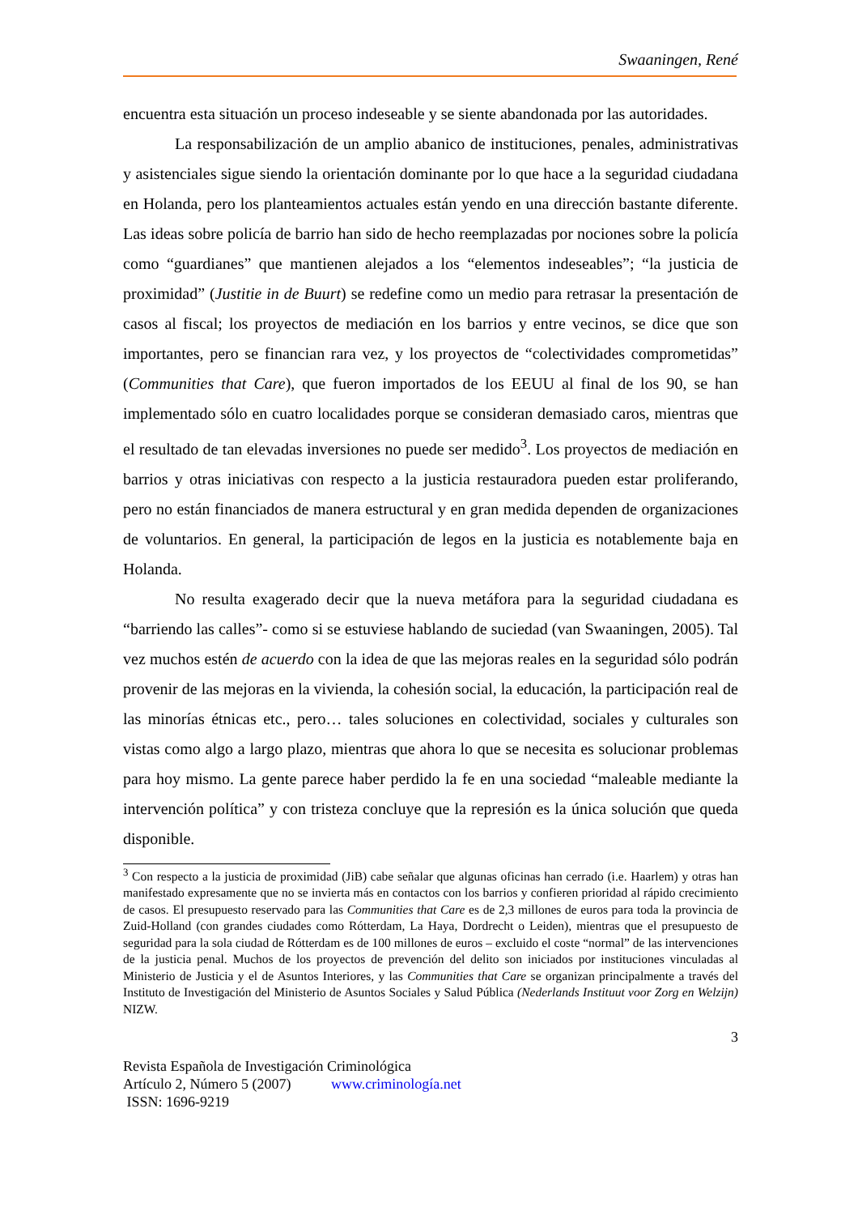Swaaningen, René
encuentra esta situación un proceso indeseable y se siente abandonada por las autoridades.
La responsabilización de un amplio abanico de instituciones, penales, administrativas y asistenciales sigue siendo la orientación dominante por lo que hace a la seguridad ciudadana en Holanda, pero los planteamientos actuales están yendo en una dirección bastante diferente. Las ideas sobre policía de barrio han sido de hecho reemplazadas por nociones sobre la policía como “guardianes” que mantienen alejados a los “elementos indeseables”; “la justicia de proximidad” (Justitie in de Buurt) se redefine como un medio para retrasar la presentación de casos al fiscal; los proyectos de mediación en los barrios y entre vecinos, se dice que son importantes, pero se financian rara vez, y los proyectos de “colectividades comprometidas” (Communities that Care), que fueron importados de los EEUU al final de los 90, se han implementado sólo en cuatro localidades porque se consideran demasiado caros, mientras que el resultado de tan elevadas inversiones no puede ser medido<sup>3</sup>. Los proyectos de mediación en barrios y otras iniciativas con respecto a la justicia restauradora pueden estar proliferando, pero no están financiados de manera estructural y en gran medida dependen de organizaciones de voluntarios. En general, la participación de legos en la justicia es notablemente baja en Holanda.
No resulta exagerado decir que la nueva metáfora para la seguridad ciudadana es “barriendo las calles”- como si se estuviese hablando de suciedad (van Swaaningen, 2005). Tal vez muchos estén de acuerdo con la idea de que las mejoras reales en la seguridad sólo podrán provenir de las mejoras en la vivienda, la cohesión social, la educación, la participación real de las minorías étnicas etc., pero… tales soluciones en colectividad, sociales y culturales son vistas como algo a largo plazo, mientras que ahora lo que se necesita es solucionar problemas para hoy mismo. La gente parece haber perdido la fe en una sociedad “maleable mediante la intervención política” y con tristeza concluye que la represión es la única solución que queda disponible.
<sup>3</sup> Con respecto a la justicia de proximidad (JiB) cabe señalar que algunas oficinas han cerrado (i.e. Haarlem) y otras han manifestado expresamente que no se invierta más en contactos con los barrios y confieren prioridad al rápido crecimiento de casos. El presupuesto reservado para las Communities that Care es de 2,3 millones de euros para toda la provincia de Zuid-Holland (con grandes ciudades como Rótterdam, La Haya, Dordrecht o Leiden), mientras que el presupuesto de seguridad para la sola ciudad de Rótterdam es de 100 millones de euros – excluido el coste “normal” de las intervenciones de la justicia penal. Muchos de los proyectos de prevención del delito son iniciados por instituciones vinculadas al Ministerio de Justicia y el de Asuntos Interiores, y las Communities that Care se organizan principalmente a través del Instituto de Investigación del Ministerio de Asuntos Sociales y Salud Pública (Nederlands Instituut voor Zorg en Welzijn) NIZW.
3
Revista Española de Investigación Criminológica
Artículo 2, Número 5 (2007) www.criminología.net
ISSN: 1696-9219